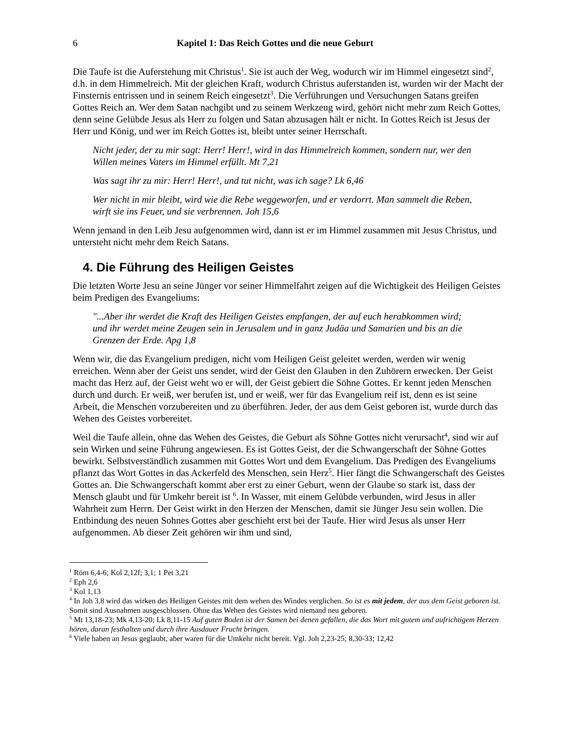6 Kapitel 1: Das Reich Gottes und die neue Geburt
Die Taufe ist die Auferstehung mit Christus<sup>1</sup>. Sie ist auch der Weg, wodurch wir im Himmel eingesetzt sind<sup>2</sup>, d.h. in dem Himmelreich. Mit der gleichen Kraft, wodurch Christus auferstanden ist, wurden wir der Macht der Finsternis entrissen und in seinem Reich eingesetzt<sup>3</sup>. Die Verführungen und Versuchungen Satans greifen Gottes Reich an. Wer dem Satan nachgibt und zu seinem Werkzeug wird, gehört nicht mehr zum Reich Gottes, denn seine Gelübde Jesus als Herr zu folgen und Satan abzusagen hält er nicht. In Gottes Reich ist Jesus der Herr und König, und wer im Reich Gottes ist, bleibt unter seiner Herrschaft.
Nicht jeder, der zu mir sagt: Herr! Herr!, wird in das Himmelreich kommen, sondern nur, wer den Willen meines Vaters im Himmel erfüllt. Mt 7,21
Was sagt ihr zu mir: Herr! Herr!, und tut nicht, was ich sage? Lk 6,46
Wer nicht in mir bleibt, wird wie die Rebe weggeworfen, und er verdorrt. Man sammelt die Reben, wirft sie ins Feuer, und sie verbrennen. Joh 15,6
Wenn jemand in den Leib Jesu aufgenommen wird, dann ist er im Himmel zusammen mit Jesus Christus, und untersteht nicht mehr dem Reich Satans.
4. Die Führung des Heiligen Geistes
Die letzten Worte Jesu an seine Jünger vor seiner Himmelfahrt zeigen auf die Wichtigkeit des Heiligen Geistes beim Predigen des Evangeliums:
"...Aber ihr werdet die Kraft des Heiligen Geistes empfangen, der auf euch herabkommen wird; und ihr werdet meine Zeugen sein in Jerusalem und in ganz Judäa und Samarien und bis an die Grenzen der Erde. Apg 1,8
Wenn wir, die das Evangelium predigen, nicht vom Heiligen Geist geleitet werden, werden wir wenig erreichen. Wenn aber der Geist uns sendet, wird der Geist den Glauben in den Zuhörern erwecken. Der Geist macht das Herz auf, der Geist weht wo er will, der Geist gebiert die Söhne Gottes. Er kennt jeden Menschen durch und durch. Er weiß, wer berufen ist, und er weiß, wer für das Evangelium reif ist, denn es ist seine Arbeit, die Menschen vorzubereiten und zu überführen. Jeder, der aus dem Geist geboren ist, wurde durch das Wehen des Geistes vorbereitet.
Weil die Taufe allein, ohne das Wehen des Geistes, die Geburt als Söhne Gottes nicht verursacht<sup>4</sup>, sind wir auf sein Wirken und seine Führung angewiesen. Es ist Gottes Geist, der die Schwangerschaft der Söhne Gottes bewirkt. Selbstverständlich zusammen mit Gottes Wort und dem Evangelium. Das Predigen des Evangeliums pflanzt das Wort Gottes in das Ackerfeld des Menschen, sein Herz<sup>5</sup>. Hier fängt die Schwangerschaft des Geistes Gottes an. Die Schwangerschaft kommt aber erst zu einer Geburt, wenn der Glaube so stark ist, dass der Mensch glaubt und für Umkehr bereit ist <sup>6</sup>. In Wasser, mit einem Gelübde verbunden, wird Jesus in aller Wahrheit zum Herrn. Der Geist wirkt in den Herzen der Menschen, damit sie Jünger Jesu sein wollen. Die Entbindung des neuen Sohnes Gottes aber geschieht erst bei der Taufe. Hier wird Jesus als unser Herr aufgenommen. Ab dieser Zeit gehören wir ihm und sind,
<sup>1</sup> Röm 6,4-6; Kol 2,12f; 3,1; 1 Pet 3,21
<sup>2</sup> Eph 2,6
<sup>3</sup> Kol 1,13
<sup>4</sup> In Joh 3,8 wird das wirken des Heiligen Geistes mit dem wehen des Windes verglichen. So ist es mit jedem, der aus dem Geist geboren ist. Somit sind Ausnahmen ausgeschlossen. Ohne das Wehen des Geistes wird niemand neu geboren.
<sup>5</sup> Mt 13,18-23; Mk 4,13-20; Lk 8,11-15 Auf guten Boden ist der Samen bei denen gefallen, die das Wort mit gutem und aufrichtigem Herzen hören, daran festhalten und durch ihre Ausdauer Frucht bringen.
<sup>6</sup> Viele haben an Jesus geglaubt, aber waren für die Umkehr nicht bereit. Vgl. Joh 2,23-25; 8,30-33; 12,42